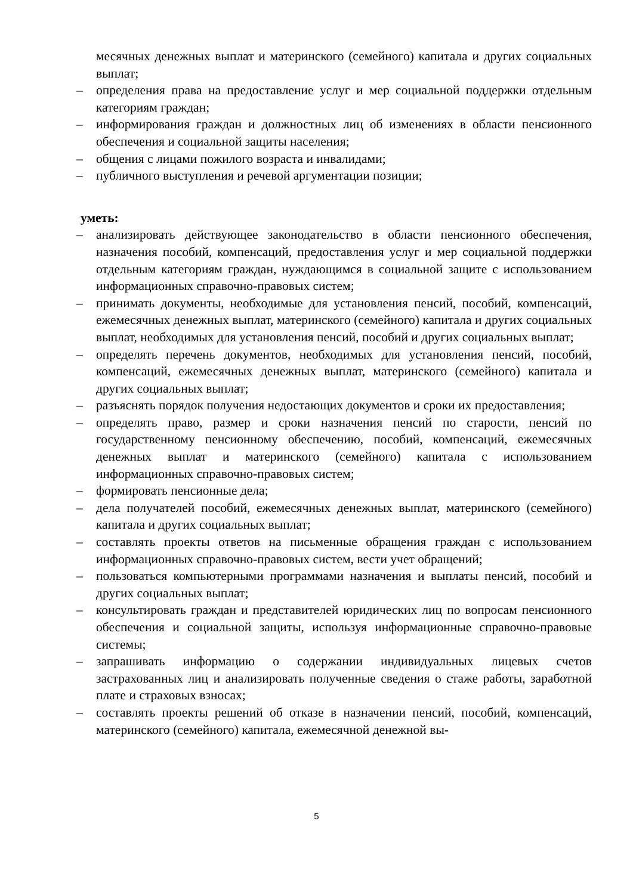месячных денежных выплат и материнского (семейного) капитала и других социальных выплат;
– определения права на предоставление услуг и мер социальной поддержки отдельным категориям граждан;
– информирования граждан и должностных лиц об изменениях в области пенсионного обеспечения и социальной защиты населения;
– общения с лицами пожилого возраста и инвалидами;
– публичного выступления и речевой аргументации позиции;
уметь:
– анализировать действующее законодательство в области пенсионного обеспечения, назначения пособий, компенсаций, предоставления услуг и мер социальной поддержки отдельным категориям граждан, нуждающимся в социальной защите с использованием информационных справочно-правовых систем;
– принимать документы, необходимые для установления пенсий, пособий, компенсаций, ежемесячных денежных выплат, материнского (семейного) капитала и других социальных выплат, необходимых для установления пенсий, пособий и других социальных выплат;
– определять перечень документов, необходимых для установления пенсий, пособий, компенсаций, ежемесячных денежных выплат, материнского (семейного) капитала и других социальных выплат;
– разъяснять порядок получения недостающих документов и сроки их предоставления;
– определять право, размер и сроки назначения пенсий по старости, пенсий по государственному пенсионному обеспечению, пособий, компенсаций, ежемесячных денежных выплат и материнского (семейного) капитала с использованием информационных справочно-правовых систем;
– формировать пенсионные дела;
– дела получателей пособий, ежемесячных денежных выплат, материнского (семейного) капитала и других социальных выплат;
– составлять проекты ответов на письменные обращения граждан с использованием информационных справочно-правовых систем, вести учет обращений;
– пользоваться компьютерными программами назначения и выплаты пенсий, пособий и других социальных выплат;
– консультировать граждан и представителей юридических лиц по вопросам пенсионного обеспечения и социальной защиты, используя информационные справочно-правовые системы;
– запрашивать информацию о содержании индивидуальных лицевых счетов застрахованных лиц и анализировать полученные сведения о стаже работы, заработной плате и страховых взносах;
– составлять проекты решений об отказе в назначении пенсий, пособий, компенсаций, материнского (семейного) капитала, ежемесячной денежной вы-
5